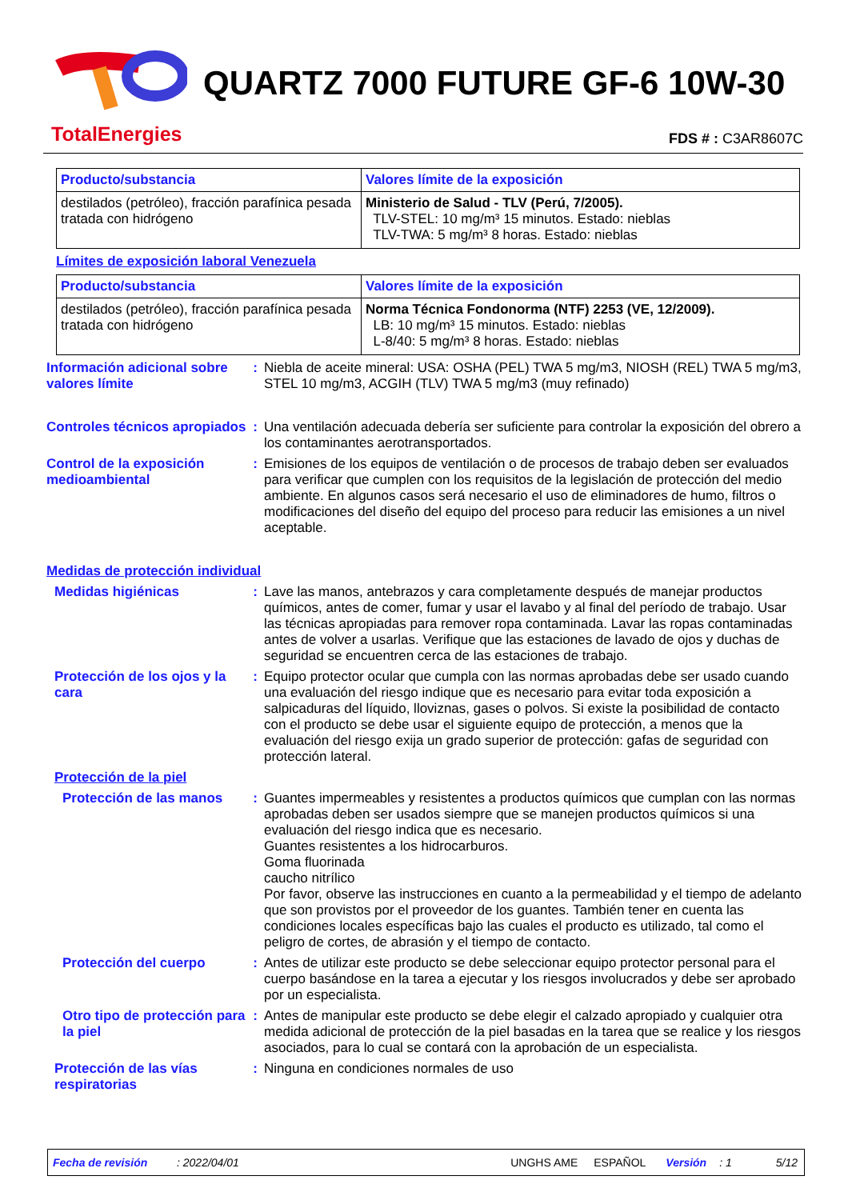TotalEnergies
QUARTZ 7000 FUTURE GF-6 10W-30
FDS # : C3AR8607C
| Producto/substancia | Valores límite de la exposición |
| --- | --- |
| destilados (petróleo), fracción parafínica pesada tratada con hidrógeno | Ministerio de Salud - TLV (Perú, 7/2005). TLV-STEL: 10 mg/m³ 15 minutos. Estado: nieblas TLV-TWA: 5 mg/m³ 8 horas. Estado: nieblas |
Límites de exposición laboral Venezuela
| Producto/substancia | Valores límite de la exposición |
| --- | --- |
| destilados (petróleo), fracción parafínica pesada tratada con hidrógeno | Norma Técnica Fondonorma (NTF) 2253 (VE, 12/2009). LB: 10 mg/m³ 15 minutos. Estado: nieblas L-8/40: 5 mg/m³ 8 horas. Estado: nieblas |
Información adicional sobre valores límite
: Niebla de aceite mineral: USA: OSHA (PEL) TWA 5 mg/m3, NIOSH (REL) TWA 5 mg/m3, STEL 10 mg/m3, ACGIH (TLV) TWA 5 mg/m3 (muy refinado)
Controles técnicos apropiados
: Una ventilación adecuada debería ser suficiente para controlar la exposición del obrero a los contaminantes aerotransportados.
Control de la exposición medioambiental
: Emisiones de los equipos de ventilación o de procesos de trabajo deben ser evaluados para verificar que cumplen con los requisitos de la legislación de protección del medio ambiente. En algunos casos será necesario el uso de eliminadores de humo, filtros o modificaciones del diseño del equipo del proceso para reducir las emisiones a un nivel aceptable.
Medidas de protección individual
Medidas higiénicas : Lave las manos, antebrazos y cara completamente después de manejar productos químicos, antes de comer, fumar y usar el lavabo y al final del período de trabajo. Usar las técnicas apropiadas para remover ropa contaminada. Lavar las ropas contaminadas antes de volver a usarlas. Verifique que las estaciones de lavado de ojos y duchas de seguridad se encuentren cerca de las estaciones de trabajo.
Protección de los ojos y la cara
: Equipo protector ocular que cumpla con las normas aprobadas debe ser usado cuando una evaluación del riesgo indique que es necesario para evitar toda exposición a salpicaduras del líquido, lloviznas, gases o polvos. Si existe la posibilidad de contacto con el producto se debe usar el siguiente equipo de protección, a menos que la evaluación del riesgo exija un grado superior de protección: gafas de seguridad con protección lateral.
Protección de la piel
Protección de las manos
: Guantes impermeables y resistentes a productos químicos que cumplan con las normas aprobadas deben ser usados siempre que se manejen productos químicos si una evaluación del riesgo indica que es necesario.
Guantes resistentes a los hidrocarburos.
Goma fluorinada
caucho nitrílico
Por favor, observe las instrucciones en cuanto a la permeabilidad y el tiempo de adelanto que son provistos por el proveedor de los guantes. También tener en cuenta las condiciones locales específicas bajo las cuales el producto es utilizado, tal como el peligro de cortes, de abrasión y el tiempo de contacto.
Protección del cuerpo : Antes de utilizar este producto se debe seleccionar equipo protector personal para el cuerpo basándose en la tarea a ejecutar y los riesgos involucrados y debe ser aprobado por un especialista.
Otro tipo de protección para la piel
: Antes de manipular este producto se debe elegir el calzado apropiado y cualquier otra medida adicional de protección de la piel basadas en la tarea que se realice y los riesgos asociados, para lo cual se contará con la aprobación de un especialista.
Protección de las vías respiratorias
: Ninguna en condiciones normales de uso
Fecha de revisión: 2022/04/01 UNGHS AME ESPAÑOL Versión: 1 5/12